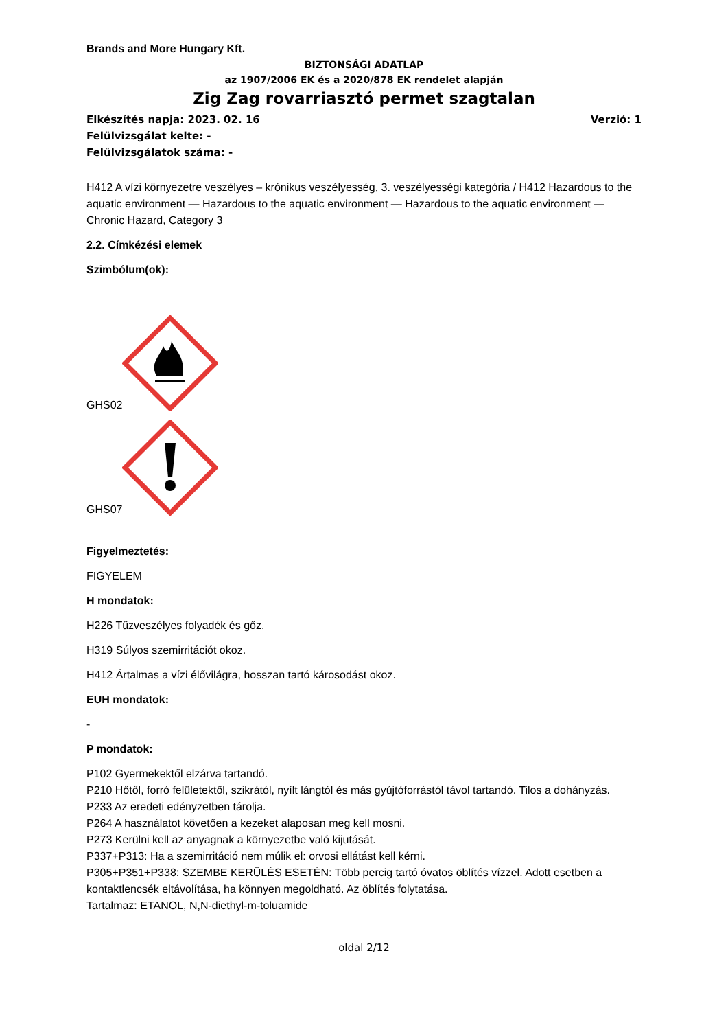Brands and More Hungary Kft.
BIZTONSÁGI ADATLAP
az 1907/2006 EK és a 2020/878 EK rendelet alapján
Zig Zag rovarriasztó permet szagtalan
Elkészítés napja: 2023. 02. 16 Verzió: 1
Felülvizsgálat kelte: -
Felülvizsgálatok száma: -
H412 A vízi környezetre veszélyes – krónikus veszélyesség, 3. veszélyességi kategória / H412 Hazardous to the aquatic environment — Hazardous to the aquatic environment — Hazardous to the aquatic environment —Chronic Hazard, Category 3
2.2. Címkézési elemek
Szimbólum(ok):
GHS02
GHS07
Figyelmeztetés:
FIGYELEM
H mondatok:
H226 Tűzveszélyes folyadék és gőz.
H319 Súlyos szemirritációt okoz.
H412 Ártalmas a vízi élővilágra, hosszan tartó károsodást okoz.
EUH mondatok:
-
P mondatok:
P102 Gyermekektől elzárva tartandó.
P210 Hőtől, forró felületektől, szikrától, nyílt lángtól és más gyújtóforrástól távol tartandó. Tilos a dohányzás.
P233 Az eredeti edényzetben tárolja.
P264 A használatot követően a kezeket alaposan meg kell mosni.
P273 Kerülni kell az anyagnak a környezetbe való kijutását.
P337+P313: Ha a szemirritáció nem múlik el: orvosi ellátást kell kérni.
P305+P351+P338: SZEMBE KERÜLÉS ESETÉN: Több percig tartó óvatos öblítés vízzel. Adott esetben a kontaktlencsék eltávolítása, ha könnyen megoldható. Az öblítés folytatása.
Tartalmaz: ETANOL, N,N-diethyl-m-toluamide
oldal 2/12